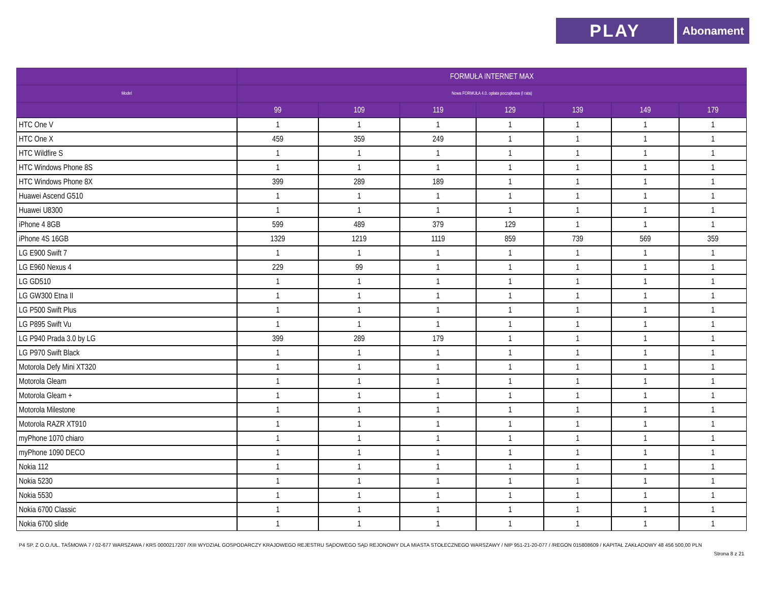PLAY
Abonament
| | FORMUŁA INTERNET MAX | | | | | | |
| --- | --- | --- | --- | --- | --- | --- | --- |
| Model | Nowa FORMUŁA 4.0. opłata początkowa (I rata) | | | | | | |
| | 99 | 109 | 119 | 129 | 139 | 149 | 179 |
| HTC One V | 1 | 1 | 1 | 1 | 1 | 1 | 1 |
| HTC One X | 459 | 359 | 249 | 1 | 1 | 1 | 1 |
| HTC Wildfire S | 1 | 1 | 1 | 1 | 1 | 1 | 1 |
| HTC Windows Phone 8S | 1 | 1 | 1 | 1 | 1 | 1 | 1 |
| HTC Windows Phone 8X | 399 | 289 | 189 | 1 | 1 | 1 | 1 |
| Huawei Ascend G510 | 1 | 1 | 1 | 1 | 1 | 1 | 1 |
| Huawei U8300 | 1 | 1 | 1 | 1 | 1 | 1 | 1 |
| iPhone 4 8GB | 599 | 489 | 379 | 129 | 1 | 1 | 1 |
| iPhone 4S 16GB | 1329 | 1219 | 1119 | 859 | 739 | 569 | 359 |
| LG E900 Swift 7 | 1 | 1 | 1 | 1 | 1 | 1 | 1 |
| LG E960 Nexus 4 | 229 | 99 | 1 | 1 | 1 | 1 | 1 |
| LG GD510 | 1 | 1 | 1 | 1 | 1 | 1 | 1 |
| LG GW300 Etna II | 1 | 1 | 1 | 1 | 1 | 1 | 1 |
| LG P500 Swift Plus | 1 | 1 | 1 | 1 | 1 | 1 | 1 |
| LG P895 Swift Vu | 1 | 1 | 1 | 1 | 1 | 1 | 1 |
| LG P940 Prada 3.0 by LG | 399 | 289 | 179 | 1 | 1 | 1 | 1 |
| LG P970 Swift Black | 1 | 1 | 1 | 1 | 1 | 1 | 1 |
| Motorola Defy Mini XT320 | 1 | 1 | 1 | 1 | 1 | 1 | 1 |
| Motorola Gleam | 1 | 1 | 1 | 1 | 1 | 1 | 1 |
| Motorola Gleam + | 1 | 1 | 1 | 1 | 1 | 1 | 1 |
| Motorola Milestone | 1 | 1 | 1 | 1 | 1 | 1 | 1 |
| Motorola RAZR XT910 | 1 | 1 | 1 | 1 | 1 | 1 | 1 |
| myPhone 1070 chiaro | 1 | 1 | 1 | 1 | 1 | 1 | 1 |
| myPhone 1090 DECO | 1 | 1 | 1 | 1 | 1 | 1 | 1 |
| Nokia 112 | 1 | 1 | 1 | 1 | 1 | 1 | 1 |
| Nokia 5230 | 1 | 1 | 1 | 1 | 1 | 1 | 1 |
| Nokia 5530 | 1 | 1 | 1 | 1 | 1 | 1 | 1 |
| Nokia 6700 Classic | 1 | 1 | 1 | 1 | 1 | 1 | 1 |
| Nokia 6700 slide | 1 | 1 | 1 | 1 | 1 | 1 | 1 |
P4 SP. Z O.O./UL. TAŚMOWA 7 / 02-677 WARSZAWA / KRS 0000217207 /XIII WYDZIAŁ GOSPODARCZY KRAJOWEGO REJESTRU SĄDOWEGO SĄD REJONOWY DLA MIASTA STOŁECZNEGO WARSZAWY / NIP 951-21-20-077 / /REGON 015808609 / KAPITAŁ ZAKŁADOWY 48 456 500,00 PLN
Strona 8 z 21